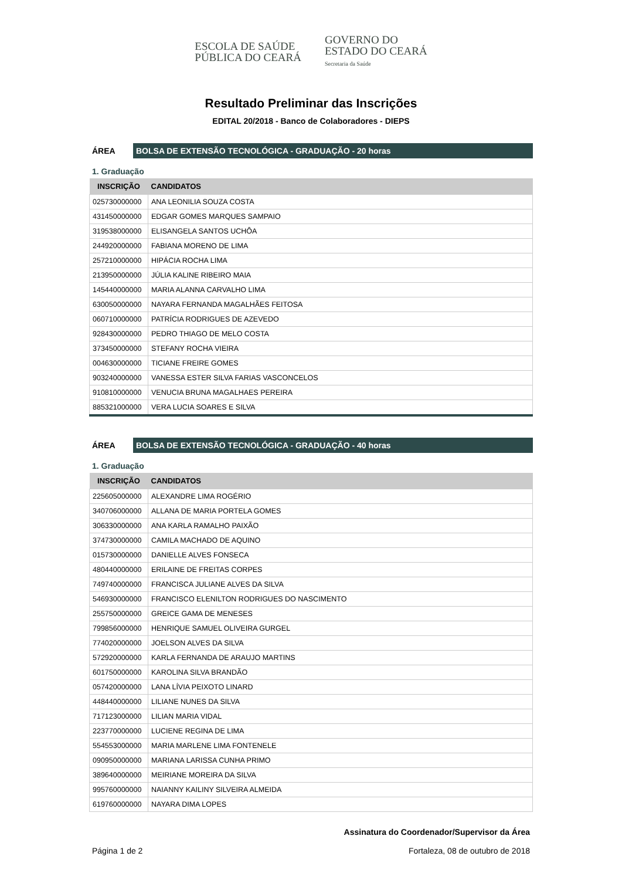ESCOLA DE SAÚDE
PÚBLICA DO CEARÁ
GOVERNO DO
ESTADO DO CEARÁ
Secretaria da Saúde
Resultado Preliminar das Inscrições
EDITAL 20/2018 - Banco de Colaboradores - DIEPS
ÁREA
BOLSA DE EXTENSÃO TECNOLÓGICA - GRADUAÇÃO - 20 horas
1. Graduação
| INSCRIÇÃO | CANDIDATOS |
| --- | --- |
| 025730000000 | ANA LEONILIA SOUZA COSTA |
| 431450000000 | EDGAR GOMES MARQUES SAMPAIO |
| 319538000000 | ELISANGELA SANTOS UCHÔA |
| 244920000000 | FABIANA MORENO DE LIMA |
| 257210000000 | HIPÁCIA ROCHA LIMA |
| 213950000000 | JÚLIA KALINE RIBEIRO MAIA |
| 145440000000 | MARIA ALANNA CARVALHO LIMA |
| 630050000000 | NAYARA FERNANDA MAGALHÃES FEITOSA |
| 060710000000 | PATRÍCIA RODRIGUES DE AZEVEDO |
| 928430000000 | PEDRO THIAGO DE MELO COSTA |
| 373450000000 | STEFANY ROCHA VIEIRA |
| 004630000000 | TICIANE FREIRE GOMES |
| 903240000000 | VANESSA ESTER SILVA FARIAS VASCONCELOS |
| 910810000000 | VENUCIA BRUNA MAGALHAES PEREIRA |
| 885321000000 | VERA LUCIA SOARES E SILVA |
ÁREA
BOLSA DE EXTENSÃO TECNOLÓGICA - GRADUAÇÃO - 40 horas
1. Graduação
| INSCRIÇÃO | CANDIDATOS |
| --- | --- |
| 225605000000 | ALEXANDRE LIMA ROGÉRIO |
| 340706000000 | ALLANA DE MARIA PORTELA GOMES |
| 306330000000 | ANA KARLA RAMALHO PAIXÃO |
| 374730000000 | CAMILA MACHADO DE AQUINO |
| 015730000000 | DANIELLE ALVES FONSECA |
| 480440000000 | ERILAINE DE FREITAS CORPES |
| 749740000000 | FRANCISCA JULIANE ALVES DA SILVA |
| 546930000000 | FRANCISCO ELENILTON RODRIGUES DO NASCIMENTO |
| 255750000000 | GREICE GAMA DE MENESES |
| 799856000000 | HENRIQUE SAMUEL OLIVEIRA GURGEL |
| 774020000000 | JOELSON ALVES DA SILVA |
| 572920000000 | KARLA FERNANDA DE ARAUJO MARTINS |
| 601750000000 | KAROLINA SILVA BRANDÃO |
| 057420000000 | LANA LÍVIA PEIXOTO LINARD |
| 448440000000 | LILIANE NUNES DA SILVA |
| 717123000000 | LILIAN MARIA VIDAL |
| 223770000000 | LUCIENE REGINA DE LIMA |
| 554553000000 | MARIA MARLENE LIMA FONTENELE |
| 090950000000 | MARIANA LARISSA CUNHA PRIMO |
| 389640000000 | MEIRIANE MOREIRA DA SILVA |
| 995760000000 | NAIANNY KAILINY SILVEIRA ALMEIDA |
| 619760000000 | NAYARA DIMA LOPES |
Página 1 de 2
Assinatura do Coordenador/Supervisor da Área
Fortaleza, 08 de outubro de 2018